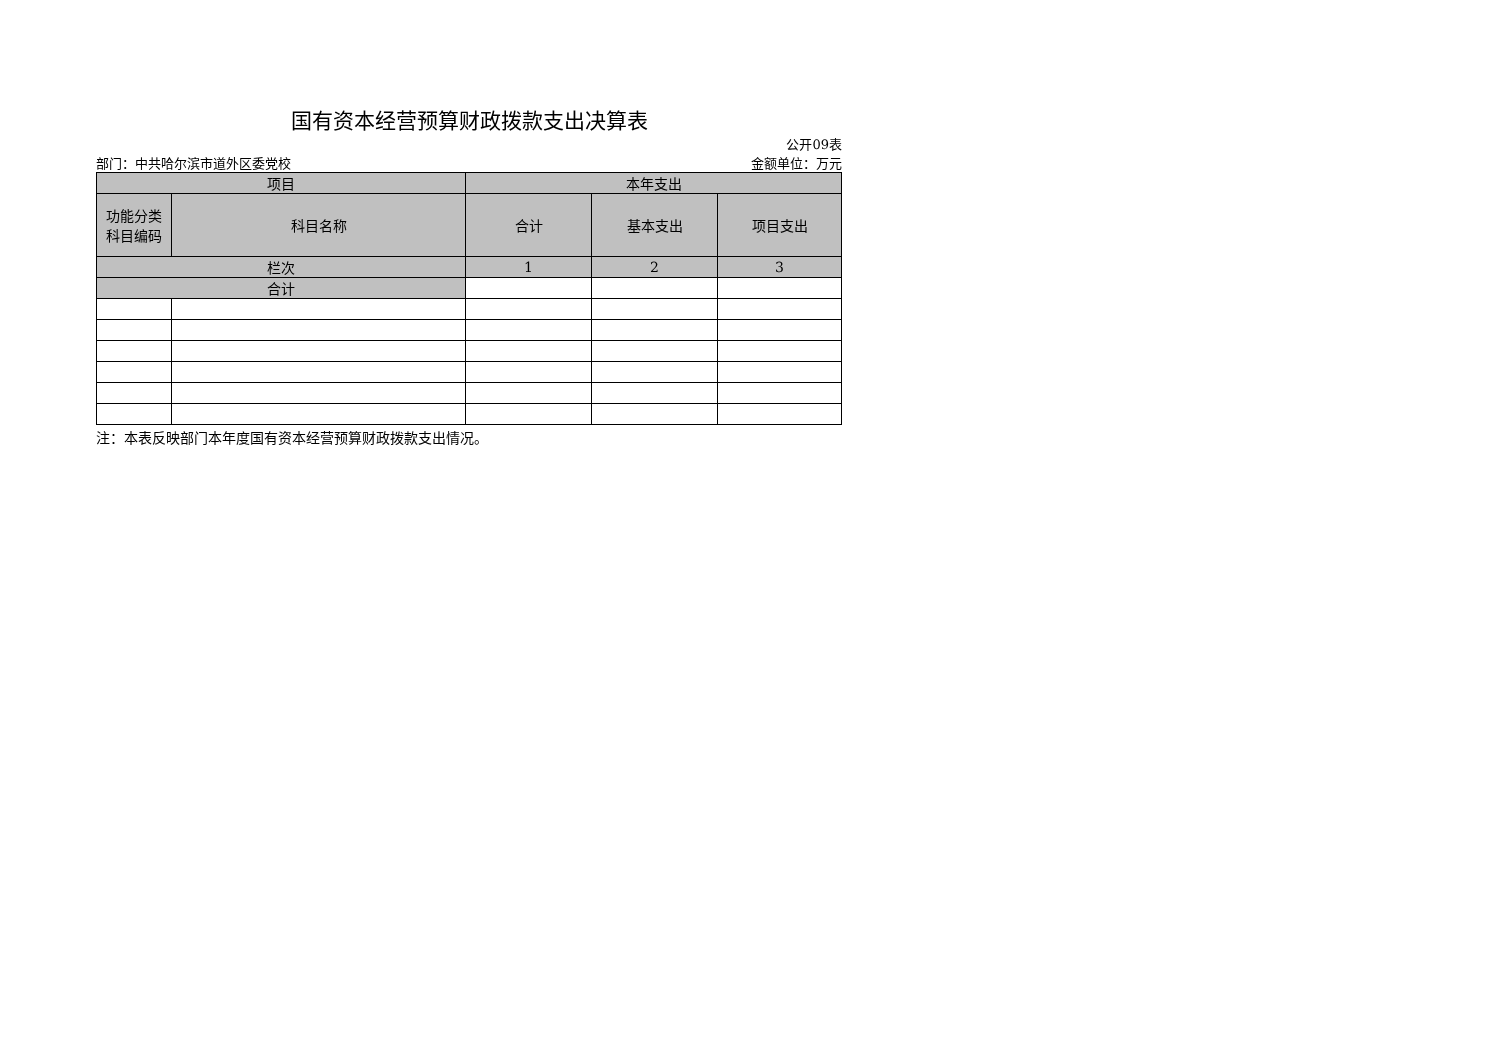国有资本经营预算财政拨款支出决算表
公开09表
部门：中共哈尔滨市道外区委党校 金额单位：万元
| 项目 | | 本年支出 | | |
| --- | --- | --- | --- | --- |
| 功能分类 科目编码 | 科目名称 | 合计 | 基本支出 | 项目支出 |
| 栏次 | | 1 | 2 | 3 |
| 合计 | | | | |
注：本表反映部门本年度国有资本经营预算财政拨款支出情况。